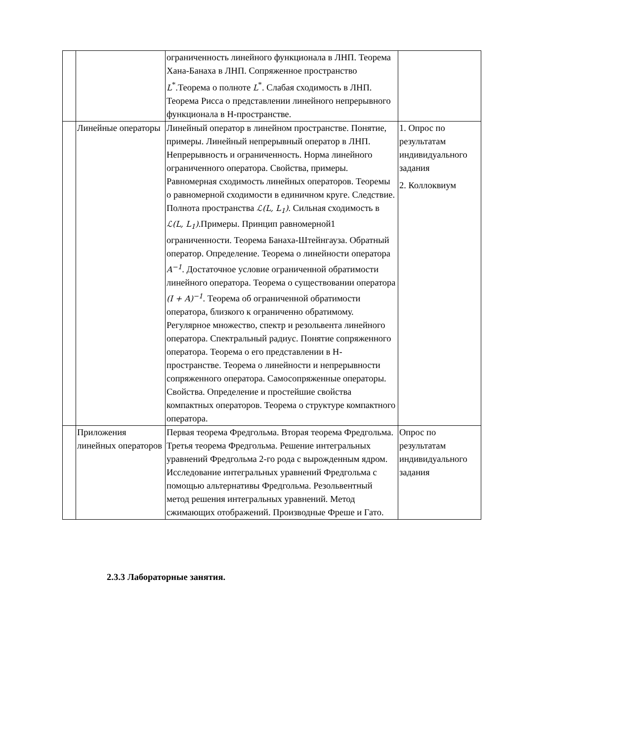| | | ограниченность линейного функционала в ЛНП. Теорема Хана-Банаха в ЛНП. Сопряженное пространство L<sup>*</sup>.Теорема о полноте L<sup>*</sup>. Слабая сходимость в ЛНП. Теорема Рисса о представлении линейного непрерывного функционала в Н-пространстве. | |
| | Линейные операторы | Линейный оператор в линейном пространстве. Понятие, примеры. Линейный непрерывный оператор в ЛНП. Непрерывность и ограниченность. Норма линейного ограниченного оператора. Свойства, примеры. Равномерная сходимость линейных операторов. Теоремы о равномерной сходимости в единичном круге. Следствие. Полнота пространства ℒ(L, L<sub>1</sub>) . Сильная сходимость в ℒ(L, L<sub>1</sub>) .Примеры. Принцип равномерной1 ограниченности. Теорема Банаха-Штейнгауза. Обратный оператор. Определение. Теорема о линейности оператора A<sup>−1</sup> . Достаточное условие ограниченной обратимости линейного оператора. Теорема о существовании оператора (I + A)<sup>−1</sup> . Теорема об ограниченной обратимости оператора, близкого к ограниченно обратимому. Регулярное множество, спектр и резольвента линейного оператора. Спектральный радиус. Понятие сопряженного оператора. Теорема о его представлении в Н-пространстве. Теорема о линейности и непрерывности сопряженного оператора. Самосопряженные операторы. Свойства. Определение и простейшие свойства компактных операторов. Теорема о структуре компактного оператора. | 1. Опрос по результатам индивидуального задания 2. Коллоквиум |
| | Приложения линейных операторов | Первая теорема Фредгольма. Вторая теорема Фредгольма. Третья теорема Фредгольма. Решение интегральных уравнений Фредгольма 2-го рода с вырожденным ядром. Исследование интегральных уравнений Фредгольма с помощью альтернативы Фредгольма. Резольвентный метод решения интегральных уравнений. Метод сжимающих отображений. Производные Фреше и Гато. | Опрос по результатам индивидуального задания |
2.3.3 Лабораторные занятия.